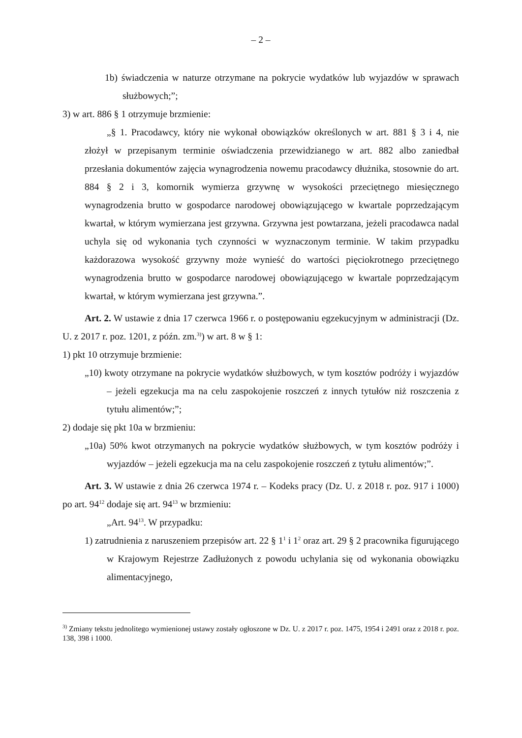– 2 –
1b) świadczenia w naturze otrzymane na pokrycie wydatków lub wyjazdów w sprawach służbowych;”;
3) w art. 886 § 1 otrzymuje brzmienie:
„§ 1. Pracodawcy, który nie wykonał obowiązków określonych w art. 881 § 3 i 4, nie złożył w przepisanym terminie oświadczenia przewidzianego w art. 882 albo zaniedbał przesłania dokumentów zajęcia wynagrodzenia nowemu pracodawcy dłużnika, stosownie do art. 884 § 2 i 3, komornik wymierza grzywnę w wysokości przeciętnego miesięcznego wynagrodzenia brutto w gospodarce narodowej obowiązującego w kwartale poprzedzającym kwartał, w którym wymierzana jest grzywna. Grzywna jest powtarzana, jeżeli pracodawca nadal uchyla się od wykonania tych czynności w wyznaczonym terminie. W takim przypadku każdorazowa wysokość grzywny może wynieść do wartości pięciokrotnego przeciętnego wynagrodzenia brutto w gospodarce narodowej obowiązującego w kwartale poprzedzającym kwartał, w którym wymierzana jest grzywna.”.
Art. 2. W ustawie z dnia 17 czerwca 1966 r. o postępowaniu egzekucyjnym w administracji (Dz. U. z 2017 r. poz. 1201, z późn. zm.<sup>3)</sup>) w art. 8 w § 1:
1) pkt 10 otrzymuje brzmienie:
„10) kwoty otrzymane na pokrycie wydatków służbowych, w tym kosztów podróży i wyjazdów – jeżeli egzekucja ma na celu zaspokojenie roszczeń z innych tytułów niż roszczenia z tytułu alimentów;”;
2) dodaje się pkt 10a w brzmieniu:
„10a) 50% kwot otrzymanych na pokrycie wydatków służbowych, w tym kosztów podróży i wyjazdów – jeżeli egzekucja ma na celu zaspokojenie roszczeń z tytułu alimentów;”.
Art. 3. W ustawie z dnia 26 czerwca 1974 r. – Kodeks pracy (Dz. U. z 2018 r. poz. 917 i 1000) po art. 94<sup>12</sup> dodaje się art. 94<sup>13</sup> w brzmieniu:
„Art. 94<sup>13</sup>. W przypadku:
1) zatrudnienia z naruszeniem przepisów art. 22 § 1<sup>1</sup> i 1<sup>2</sup> oraz art. 29 § 2 pracownika figurującego w Krajowym Rejestrze Zadłużonych z powodu uchylania się od wykonania obowiązku alimentacyjnego,
<sup>3)</sup> Zmiany tekstu jednolitego wymienionej ustawy zostały ogłoszone w Dz. U. z 2017 r. poz. 1475, 1954 i 2491 oraz z 2018 r. poz. 138, 398 i 1000.